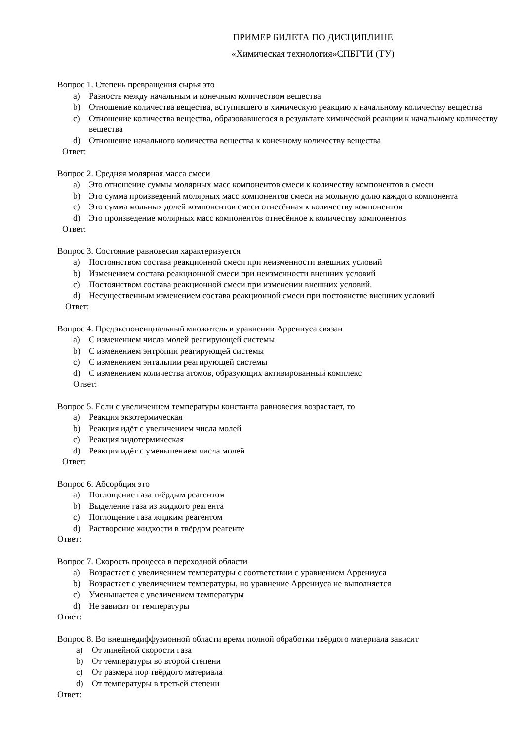ПРИМЕР БИЛЕТА ПО ДИСЦИПЛИНЕ
«Химическая технология»СПБГТИ (ТУ)
Вопрос 1. Степень превращения сырья это
a) Разность между начальным и конечным количеством вещества
b) Отношение количества вещества, вступившего в химическую реакцию к начальному количеству вещества
c) Отношение количества вещества, образовавшегося в результате химической реакции к начальному количеству вещества
d) Отношение начального количества вещества к конечному количеству вещества
Ответ:
Вопрос 2. Средняя молярная масса смеси
a) Это отношение суммы молярных масс компонентов смеси к количеству компонентов в смеси
b) Это сумма произведений молярных масс компонентов смеси на мольную долю каждого компонента
c) Это сумма мольных долей компонентов смеси отнесённая к количеству компонентов
d) Это произведение молярных масс компонентов отнесённое к количеству компонентов
Ответ:
Вопрос 3. Состояние равновесия характеризуется
a) Постоянством состава реакционной смеси при неизменности внешних условий
b) Изменением состава реакционной смеси при неизменности внешних условий
c) Постоянством состава реакционной смеси при изменении внешних условий.
d) Несущественным изменением состава реакционной смеси при постоянстве внешних условий
Ответ:
Вопрос 4. Предэкспоненциальный множитель в уравнении Аррениуса связан
a) С изменением числа молей реагирующей системы
b) С изменением энтропии реагирующей системы
c) С изменением энтальпии реагирующей системы
d) С изменением количества атомов, образующих активированный комплекс
Ответ:
Вопрос 5. Если с увеличением температуры константа равновесия возрастает, то
a) Реакция экзотермическая
b) Реакция идёт с увеличением числа молей
c) Реакция эндотермическая
d) Реакция идёт с уменьшением числа молей
Ответ:
Вопрос 6. Абсорбция это
a) Поглощение газа твёрдым реагентом
b) Выделение газа из жидкого реагента
c) Поглощение газа жидким реагентом
d) Растворение жидкости в твёрдом реагенте
Ответ:
Вопрос 7. Скорость процесса в переходной области
a) Возрастает с увеличением температуры с соответствии с уравнением Аррениуса
b) Возрастает с увеличением температуры, но уравнение Аррениуса не выполняется
c) Уменьшается с увеличением температуры
d) Не зависит от температуры
Ответ:
Вопрос 8. Во внешнедиффузионной области время полной обработки твёрдого материала зависит
a) От линейной скорости газа
b) От температуры во второй степени
c) От размера пор твёрдого материала
d) От температуры в третьей степени
Ответ: